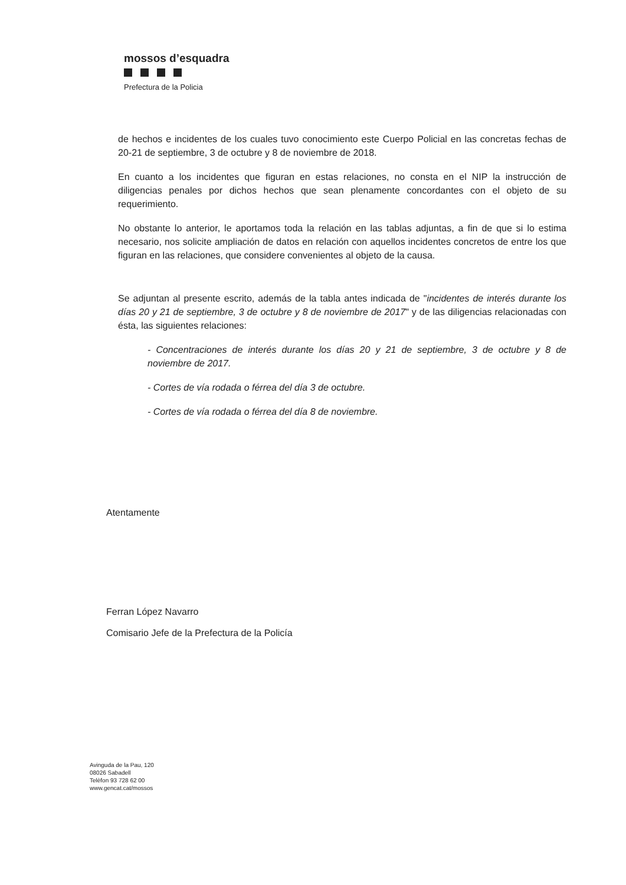mossos d’esquadra
Prefectura de la Policia
de hechos e incidentes de los cuales tuvo conocimiento este Cuerpo Policial en las concretas fechas de 20-21 de septiembre, 3 de octubre y 8 de noviembre de 2018.
En cuanto a los incidentes que figuran en estas relaciones, no consta en el NIP la instrucción de diligencias penales por dichos hechos que sean plenamente concordantes con el objeto de su requerimiento.
No obstante lo anterior, le aportamos toda la relación en las tablas adjuntas, a fin de que si lo estima necesario, nos solicite ampliación de datos en relación con aquellos incidentes concretos de entre los que figuran en las relaciones, que considere convenientes al objeto de la causa.
Se adjuntan al presente escrito, además de la tabla antes indicada de "incidentes de interés durante los días 20 y 21 de septiembre, 3 de octubre y 8 de noviembre de 2017" y de las diligencias relacionadas con ésta, las siguientes relaciones:
- Concentraciones de interés durante los días 20 y 21 de septiembre, 3 de octubre y 8 de noviembre de 2017.
- Cortes de vía rodada o férrea del día 3 de octubre.
- Cortes de vía rodada o férrea del día 8 de noviembre.
Atentamente
Ferran López Navarro
Comisario Jefe de la Prefectura de la Policía
Avinguda de la Pau, 120
08026 Sabadell
Telèfon 93 728 62 00
www.gencat.cat/mossos